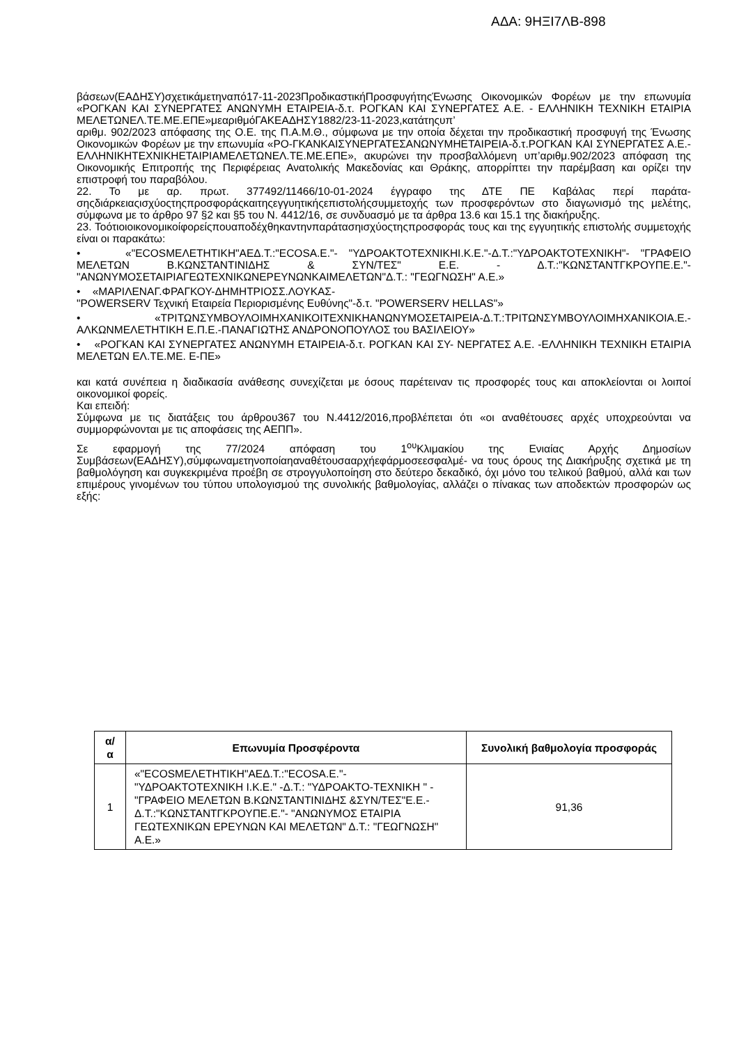ΑΔΑ: 9ΗΞΙ7ΛΒ-898
βάσεων(ΕΑΔΗΣΥ)σχετικάμετηναπό17-11-2023ΠροδικαστικήΠροσφυγήτηςΈνωσης Οικονομικών Φορέων με την επωνυμία «ΡΟΓΚΑΝ ΚΑΙ ΣΥΝΕΡΓΑΤΕΣ ΑΝΩΝΥΜΗ ΕΤΑΙΡΕΙΑ-δ.τ. ΡΟΓΚΑΝ ΚΑΙ ΣΥΝΕΡΓΑΤΕΣ Α.Ε. - ΕΛΛΗΝΙΚΗ ΤΕΧΝΙΚΗ ΕΤΑΙΡΙΑ ΜΕΛΕΤΩΝΕΛ.ΤΕ.ΜΕ.ΕΠΕ»μεαριθμόΓΑΚΕΑΔΗΣΥ1882/23-11-2023,κατάτηςυπ’
αριθμ. 902/2023 απόφασης της Ο.Ε. της Π.Α.Μ.Θ., σύμφωνα με την οποία δέχεται την προδικαστική προσφυγή της Ένωσης Οικονομικών Φορέων με την επωνυμία «ΡΟ-ΓΚΑΝΚΑΙΣΥΝΕΡΓΑΤΕΣΑΝΩΝΥΜΗΕΤΑΙΡΕΙΑ-δ.τ.ΡΟΓΚΑΝ ΚΑΙ ΣΥΝΕΡΓΑΤΕΣ Α.Ε.-ΕΛΛΗΝΙΚΗΤΕΧΝΙΚΗΕΤΑΙΡΙΑΜΕΛΕΤΩΝΕΛ.ΤΕ.ΜΕ.ΕΠΕ», ακυρώνει την προσβαλλόμενη υπ’αριθμ.902/2023 απόφαση της Οικονομικής Επιτροπής της Περιφέρειας Ανατολικής Μακεδονίας και Θράκης, απορρίπτει την παρέμβαση και ορίζει την επιστροφή του παραβόλου.
22. Το με αρ. πρωτ. 377492/11466/10-01-2024 έγγραφο της ΔΤΕ ΠΕ Καβάλας περί παράτα-σηςδιάρκειαςισχύοςτηςπροσφοράςκαιτηςεγγυητικήςεπιστολήςσυμμετοχής των προσφερόντων στο διαγωνισμό της μελέτης, σύμφωνα με το άρθρο 97 §2 και §5 του Ν. 4412/16, σε συνδυασμό με τα άρθρα 13.6 και 15.1 της διακήρυξης.
23. Τοότιοιοικονομικοίφορείςπουαποδέχθηκαντηνπαράτασηισχύοςτηςπροσφοράς τους και της εγγυητικής επιστολής συμμετοχής είναι οι παρακάτω:
• «"ECOSΜΕΛΕΤΗΤΙΚΗ"ΑΕΔ.Τ.:"ECOSΑ.Ε."- "ΥΔΡΟΑΚΤΟΤΕΧΝΙΚΗΙ.Κ.Ε."-Δ.Τ.:"ΥΔΡΟΑΚΤΟΤΕΧΝΙΚΗ"- "ΓΡΑΦΕΙΟ ΜΕΛΕΤΩΝ Β.ΚΩΝΣΤΑΝΤΙΝΙΔΗΣ & ΣΥΝ/ΤΕΣ" Ε.Ε. - Δ.Τ.:"ΚΩΝΣΤΑΝΤΓΚΡΟΥΠΕ.Ε."- "ΑΝΩΝΥΜΟΣΕΤΑΙΡΙΑΓΕΩΤΕΧΝΙΚΩΝΕΡΕΥΝΩΝΚΑΙΜΕΛΕΤΩΝ"Δ.Τ.: "ΓΕΩΓΝΩΣΗ" Α.Ε.»
• «ΜΑΡΙΛΕΝΑΓ.ΦΡΑΓΚΟΥ-ΔΗΜΗΤΡΙΟΣΣ.ΛΟΥΚΑΣ-
"POWERSERV Τεχνική Εταιρεία Περιορισμένης Ευθύνης"-δ.τ. "POWERSERV HELLAS"»
• «ΤΡΙΤΩΝΣΥΜΒΟΥΛΟΙΜΗΧΑΝΙΚΟΙΤΕΧΝΙΚΗΑΝΩΝΥΜΟΣΕΤΑΙΡΕΙΑ-Δ.Τ.:ΤΡΙΤΩΝΣΥΜΒΟΥΛΟΙΜΗΧΑΝΙΚΟΙΑ.Ε.-ΑΛΚΩΝΜΕΛΕΤΗΤΙΚΗ Ε.Π.Ε.-ΠΑΝΑΓΙΩΤΗΣ ΑΝΔΡΟΝΟΠΟΥΛΟΣ του ΒΑΣΙΛΕΙΟΥ»
• «ΡΟΓΚΑΝ ΚΑΙ ΣΥΝΕΡΓΑΤΕΣ ΑΝΩΝΥΜΗ ΕΤΑΙΡΕΙΑ-δ.τ. ΡΟΓΚΑΝ ΚΑΙ ΣΥ- ΝΕΡΓΑΤΕΣ Α.Ε. -ΕΛΛΗΝΙΚΗ ΤΕΧΝΙΚΗ ΕΤΑΙΡΙΑ ΜΕΛΕΤΩΝ ΕΛ.ΤΕ.ΜΕ. Ε-ΠΕ»
και κατά συνέπεια η διαδικασία ανάθεσης συνεχίζεται με όσους παρέτειναν τις προσφορές τους και αποκλείονται οι λοιποί οικονομικοί φορείς.
Και επειδή:
Σύμφωνα με τις διατάξεις του άρθρου367 του Ν.4412/2016,προβλέπεται ότι «οι αναθέτουσες αρχές υποχρεούνται να συμμορφώνονται με τις αποφάσεις της ΑΕΠΠ».
Σε εφαρμογή της 77/2024 απόφαση του 1<sup>ου</sup>Κλιμακίου της Ενιαίας Αρχής Δημοσίων Συμβάσεων(ΕΑΔΗΣΥ),σύμφωναμετηνοποίαηαναθέτουσααρχήεφάρμοσεεσφαλμέ- να τους όρους της Διακήρυξης σχετικά με τη βαθμολόγηση και συγκεκριμένα προέβη σε στρογγυλοποίηση στο δεύτερο δεκαδικό, όχι μόνο του τελικού βαθμού, αλλά και των επιμέρους γινομένων του τύπου υπολογισμού της συνολικής βαθμολογίας, αλλάζει ο πίνακας των αποδεκτών προσφορών ως εξής:
| α/α | Επωνυμία Προσφέροντα | Συνολική βαθμολογία προσφοράς |
| --- | --- | --- |
| 1 | «"ECOSΜΕΛΕΤΗΤΙΚΗ"ΑΕΔ.Τ.:"ECOSΑ.Ε."- "ΥΔΡΟΑΚΤΟΤΕΧΝΙΚΗ Ι.Κ.Ε." -Δ.Τ.: "ΥΔΡΟΑΚΤΟ-ΤΕΧΝΙΚΗ " - "ΓΡΑΦΕΙΟ ΜΕΛΕΤΩΝ Β.ΚΩΝΣΤΑΝΤΙΝΙΔΗΣ &ΣΥΝ/ΤΕΣ"Ε.Ε.-Δ.Τ.:"ΚΩΝΣΤΑΝΤΓΚΡΟΥΠΕ.Ε."- "ΑΝΩΝΥΜΟΣ ΕΤΑΙΡΙΑ ΓΕΩΤΕΧΝΙΚΩΝ ΕΡΕΥΝΩΝ ΚΑΙ ΜΕΛΕΤΩΝ" Δ.Τ.: "ΓΕΩΓΝΩΣΗ" Α.Ε.» | 91,36 |